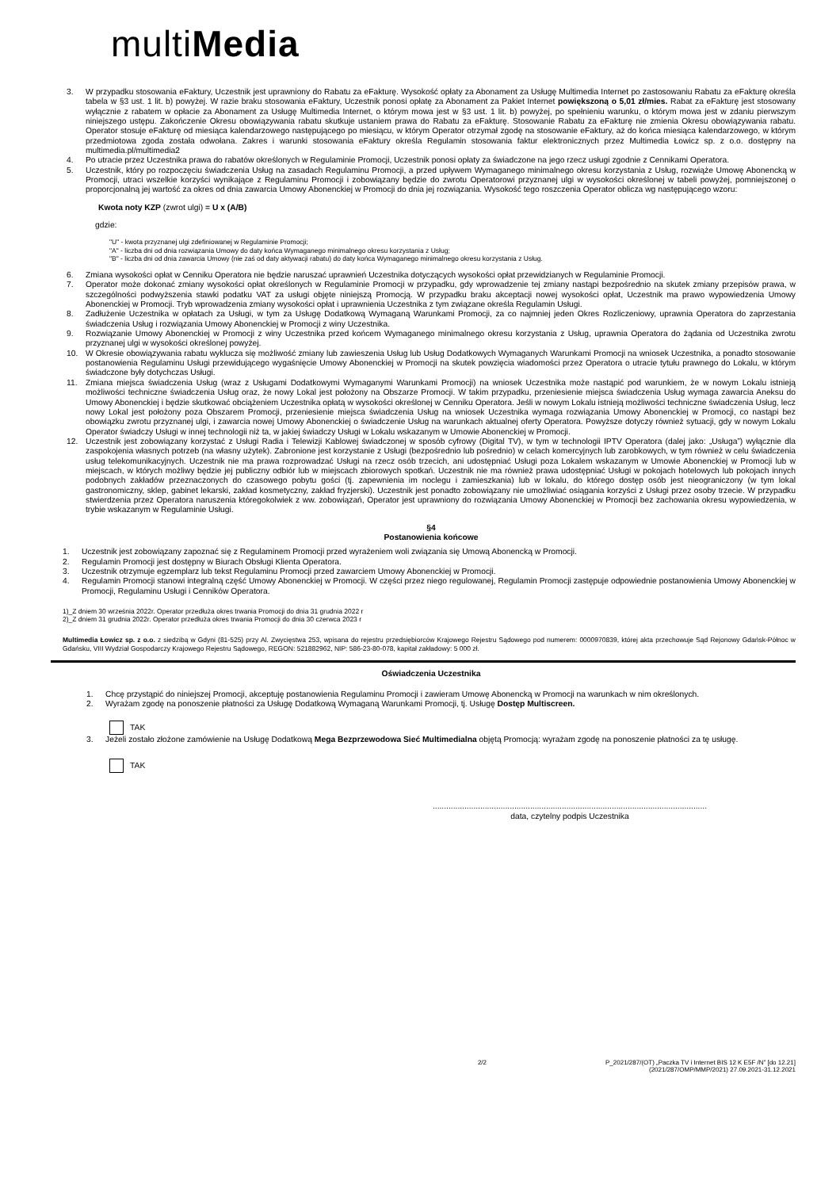multiMedia
3. W przypadku stosowania eFaktury, Uczestnik jest uprawniony do Rabatu za eFakturę. Wysokość opłaty za Abonament za Usługę Multimedia Internet po zastosowaniu Rabatu za eFakturę określa tabela w §3 ust. 1 lit. b) powyżej. W razie braku stosowania eFaktury, Uczestnik ponosi opłatę za Abonament za Pakiet Internet powiększoną o 5,01 zł/mies. Rabat za eFakturę jest stosowany wyłącznie z rabatem w opłacie za Abonament za Usługę Multimedia Internet, o którym mowa jest w §3 ust. 1 lit. b) powyżej, po spełnieniu warunku, o którym mowa jest w zdaniu pierwszym niniejszego ustępu. Zakończenie Okresu obowiązywania rabatu skutkuje ustaniem prawa do Rabatu za eFakturę. Stosowanie Rabatu za eFakturę nie zmienia Okresu obowiązywania rabatu. Operator stosuje eFakturę od miesiąca kalendarzowego następującego po miesiącu, w którym Operator otrzymał zgodę na stosowanie eFaktury, aż do końca miesiąca kalendarzowego, w którym przedmiotowa zgoda została odwołana. Zakres i warunki stosowania eFaktury określa Regulamin stosowania faktur elektronicznych przez Multimedia Łowicz sp. z o.o. dostępny na multimedia.pl/multimedia2
4. Po utracie przez Uczestnika prawa do rabatów określonych w Regulaminie Promocji, Uczestnik ponosi opłaty za świadczone na jego rzecz usługi zgodnie z Cennikami Operatora.
5. Uczestnik, który po rozpoczęciu świadczenia Usług na zasadach Regulaminu Promocji, a przed upływem Wymaganego minimalnego okresu korzystania z Usług, rozwiąże Umowę Abonencką w Promocji, utraci wszelkie korzyści wynikające z Regulaminu Promocji i zobowiązany będzie do zwrotu Operatorowi przyznanej ulgi w wysokości określonej w tabeli powyżej, pomniejszonej o proporcjonalną jej wartość za okres od dnia zawarcia Umowy Abonenckiej w Promocji do dnia jej rozwiązania. Wysokość tego roszczenia Operator oblicza wg następującego wzoru:
Kwota noty KZP (zwrot ulgi) = U x (A/B)
gdzie:
"U" - kwota przyznanej ulgi zdefiniowanej w Regulaminie Promocji;
"A" - liczba dni od dnia rozwiązania Umowy do daty końca Wymaganego minimalnego okresu korzystania z Usług;
"B" - liczba dni od dnia zawarcia Umowy (nie zaś od daty aktywacji rabatu) do daty końca Wymaganego minimalnego okresu korzystania z Usług.
6. Zmiana wysokości opłat w Cenniku Operatora nie będzie naruszać uprawnień Uczestnika dotyczących wysokości opłat przewidzianych w Regulaminie Promocji.
7. Operator może dokonać zmiany wysokości opłat określonych w Regulaminie Promocji w przypadku, gdy wprowadzenie tej zmiany nastąpi bezpośrednio na skutek zmiany przepisów prawa, w szczególności podwyższenia stawki podatku VAT za usługi objęte niniejszą Promocją. W przypadku braku akceptacji nowej wysokości opłat, Uczestnik ma prawo wypowiedzenia Umowy Abonenckiej w Promocji. Tryb wprowadzenia zmiany wysokości opłat i uprawnienia Uczestnika z tym związane określa Regulamin Usługi.
8. Zadłużenie Uczestnika w opłatach za Usługi, w tym za Usługę Dodatkową Wymaganą Warunkami Promocji, za co najmniej jeden Okres Rozliczeniowy, uprawnia Operatora do zaprzestania świadczenia Usług i rozwiązania Umowy Abonenckiej w Promocji z winy Uczestnika.
9. Rozwiązanie Umowy Abonenckiej w Promocji z winy Uczestnika przed końcem Wymaganego minimalnego okresu korzystania z Usług, uprawnia Operatora do żądania od Uczestnika zwrotu przyznanej ulgi w wysokości określonej powyżej.
10. W Okresie obowiązywania rabatu wyklucza się możliwość zmiany lub zawieszenia Usług lub Usług Dodatkowych Wymaganych Warunkami Promocji na wniosek Uczestnika, a ponadto stosowanie postanowienia Regulaminu Usługi przewidującego wygaśnięcie Umowy Abonenckiej w Promocji na skutek powzięcia wiadomości przez Operatora o utracie tytułu prawnego do Lokalu, w którym świadczone były dotychczas Usługi.
11. Zmiana miejsca świadczenia Usług (wraz z Usługami Dodatkowymi Wymaganymi Warunkami Promocji) na wniosek Uczestnika może nastąpić pod warunkiem, że w nowym Lokalu istnieją możliwości techniczne świadczenia Usług oraz, że nowy Lokal jest położony na Obszarze Promocji. W takim przypadku, przeniesienie miejsca świadczenia Usług wymaga zawarcia Aneksu do Umowy Abonenckiej i będzie skutkować obciążeniem Uczestnika opłatą w wysokości określonej w Cenniku Operatora. Jeśli w nowym Lokalu istnieją możliwości techniczne świadczenia Usług, lecz nowy Lokal jest położony poza Obszarem Promocji, przeniesienie miejsca świadczenia Usług na wniosek Uczestnika wymaga rozwiązania Umowy Abonenckiej w Promocji, co nastąpi bez obowiązku zwrotu przyznanej ulgi, i zawarcia nowej Umowy Abonenckiej o świadczenie Usług na warunkach aktualnej oferty Operatora. Powyższe dotyczy również sytuacji, gdy w nowym Lokalu Operator świadczy Usługi w innej technologii niż ta, w jakiej świadczy Usługi w Lokalu wskazanym w Umowie Abonenckiej w Promocji.
12. Uczestnik jest zobowiązany korzystać z Usługi Radia i Telewizji Kablowej świadczonej w sposób cyfrowy (Digital TV), w tym w technologii IPTV Operatora (dalej jako: „Usługa”) wyłącznie dla zaspokojenia własnych potrzeb (na własny użytek). Zabronione jest korzystanie z Usługi (bezpośrednio lub pośrednio) w celach komercyjnych lub zarobkowych, w tym również w celu świadczenia usług telekomunikacyjnych. Uczestnik nie ma prawa rozprowadzać Usługi na rzecz osób trzecich, ani udostępniać Usługi poza Lokalem wskazanym w Umowie Abonenckiej w Promocji lub w miejscach, w których możliwy będzie jej publiczny odbiór lub w miejscach zbiorowych spotkań. Uczestnik nie ma również prawa udostępniać Usługi w pokojach hotelowych lub pokojach innych podobnych zakładów przeznaczonych do czasowego pobytu gości (tj. zapewnienia im noclegu i zamieszkania) lub w lokalu, do którego dostęp osób jest nieograniczony (w tym lokal gastronomiczny, sklep, gabinet lekarski, zakład kosmetyczny, zakład fryzjerski). Uczestnik jest ponadto zobowiązany nie umożliwiać osiągania korzyści z Usługi przez osoby trzecie. W przypadku stwierdzenia przez Operatora naruszenia któregokolwiek z ww. zobowiązań, Operator jest uprawniony do rozwiązania Umowy Abonenckiej w Promocji bez zachowania okresu wypowiedzenia, w trybie wskazanym w Regulaminie Usługi.
§4
Postanowienia końcowe
1. Uczestnik jest zobowiązany zapoznać się z Regulaminem Promocji przed wyrażeniem woli związania się Umową Abonencką w Promocji.
2. Regulamin Promocji jest dostępny w Biurach Obsługi Klienta Operatora.
3. Uczestnik otrzymuje egzemplarz lub tekst Regulaminu Promocji przed zawarciem Umowy Abonenckiej w Promocji.
4. Regulamin Promocji stanowi integralną część Umowy Abonenckiej w Promocji. W części przez niego regulowanej, Regulamin Promocji zastępuje odpowiednie postanowienia Umowy Abonenckiej w Promocji, Regulaminu Usługi i Cenników Operatora.
1)_Z dniem 30 września 2022r. Operator przedłuża okres trwania Promocji do dnia 31 grudnia 2022 r
2)_Z dniem 31 grudnia 2022r. Operator przedłuża okres trwania Promocji do dnia 30 czerwca 2023 r
Multimedia Łowicz sp. z o.o. z siedzibą w Gdyni (81-525) przy Al. Zwycięstwa 253, wpisana do rejestru przedsiębiorców Krajowego Rejestru Sądowego pod numerem: 0000970839, której akta przechowuje Sąd Rejonowy Gdańsk-Północ w Gdańsku, VIII Wydział Gospodarczy Krajowego Rejestru Sądowego, REGON: 521882962, NIP: 586-23-80-078, kapitał zakładowy: 5 000 zł.
Oświadczenia Uczestnika
1. Chcę przystąpić do niniejszej Promocji, akceptuję postanowienia Regulaminu Promocji i zawieram Umowę Abonencką w Promocji na warunkach w nim określonych.
2. Wyrażam zgodę na ponoszenie płatności za Usługę Dodatkową Wymaganą Warunkami Promocji, tj. Usługę Dostęp Multiscreen.
TAK
3. Jeżeli zostało złożone zamówienie na Usługę Dodatkową Mega Bezprzewodowa Sieć Multimedialna objętą Promocją: wyrażam zgodę na ponoszenie płatności za tę usługę.
TAK
.........................................................................................................................
data, czytelny podpis Uczestnika
2/2 P_2021/287/(OT) „Paczka TV i Internet BIS 12 K E5F /N” [do 12.21]
(2021/287/OMP/MMP/2021) 27.09.2021-31.12.2021